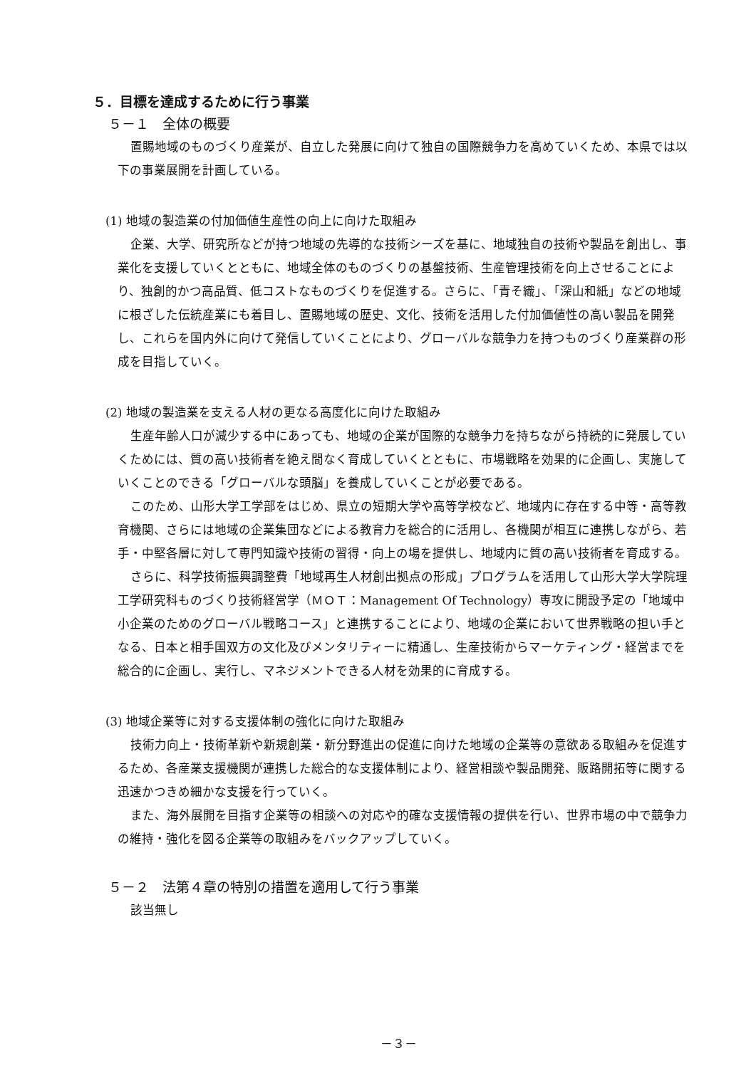５．目標を達成するために行う事業
５－１　全体の概要
置賜地域のものづくり産業が、自立した発展に向けて独自の国際競争力を高めていくため、本県では以下の事業展開を計画している。
(1) 地域の製造業の付加価値生産性の向上に向けた取組み
企業、大学、研究所などが持つ地域の先導的な技術シーズを基に、地域独自の技術や製品を創出し、事業化を支援していくとともに、地域全体のものづくりの基盤技術、生産管理技術を向上させることにより、独創的かつ高品質、低コストなものづくりを促進する。さらに、「青そ織」、「深山和紙」などの地域に根ざした伝統産業にも着目し、置賜地域の歴史、文化、技術を活用した付加価値性の高い製品を開発し、これらを国内外に向けて発信していくことにより、グローバルな競争力を持つものづくり産業群の形成を目指していく。
(2) 地域の製造業を支える人材の更なる高度化に向けた取組み
生産年齢人口が減少する中にあっても、地域の企業が国際的な競争力を持ちながら持続的に発展していくためには、質の高い技術者を絶え間なく育成していくとともに、市場戦略を効果的に企画し、実施していくことのできる「グローバルな頭脳」を養成していくことが必要である。
このため、山形大学工学部をはじめ、県立の短期大学や高等学校など、地域内に存在する中等・高等教育機関、さらには地域の企業集団などによる教育力を総合的に活用し、各機関が相互に連携しながら、若手・中堅各層に対して専門知識や技術の習得・向上の場を提供し、地域内に質の高い技術者を育成する。
さらに、科学技術振興調整費「地域再生人材創出拠点の形成」プログラムを活用して山形大学大学院理工学研究科ものづくり技術経営学（ＭＯＴ：Management Of Technology）専攻に開設予定の「地域中小企業のためのグローバル戦略コース」と連携することにより、地域の企業において世界戦略の担い手となる、日本と相手国双方の文化及びメンタリティーに精通し、生産技術からマーケティング・経営までを総合的に企画し、実行し、マネジメントできる人材を効果的に育成する。
(3) 地域企業等に対する支援体制の強化に向けた取組み
技術力向上・技術革新や新規創業・新分野進出の促進に向けた地域の企業等の意欲ある取組みを促進するため、各産業支援機関が連携した総合的な支援体制により、経営相談や製品開発、販路開拓等に関する迅速かつきめ細かな支援を行っていく。
また、海外展開を目指す企業等の相談への対応や的確な支援情報の提供を行い、世界市場の中で競争力の維持・強化を図る企業等の取組みをバックアップしていく。
５－２　法第４章の特別の措置を適用して行う事業
該当無し
－３－